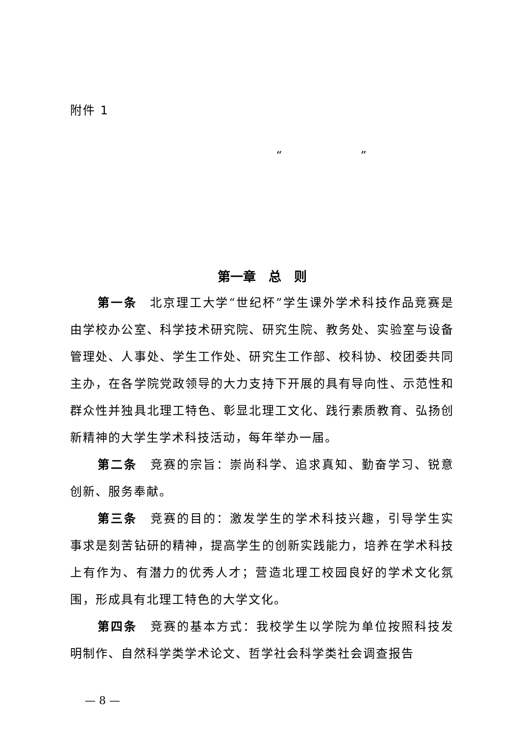附件 1
“ ”
第一章　总　则
第一条　北京理工大学“世纪杯”学生课外学术科技作品竞赛是由学校办公室、科学技术研究院、研究生院、教务处、实验室与设备管理处、人事处、学生工作处、研究生工作部、校科协、校团委共同主办，在各学院党政领导的大力支持下开展的具有导向性、示范性和群众性并独具北理工特色、彰显北理工文化、践行素质教育、弘扬创新精神的大学生学术科技活动，每年举办一届。
第二条　竞赛的宗旨：崇尚科学、追求真知、勤奋学习、锐意创新、服务奉献。
第三条　竞赛的目的：激发学生的学术科技兴趣，引导学生实事求是刻苦钻研的精神，提高学生的创新实践能力，培养在学术科技上有作为、有潜力的优秀人才；营造北理工校园良好的学术文化氛围，形成具有北理工特色的大学文化。
第四条　竞赛的基本方式：我校学生以学院为单位按照科技发明制作、自然科学类学术论文、哲学社会科学类社会调查报告
— 8 —